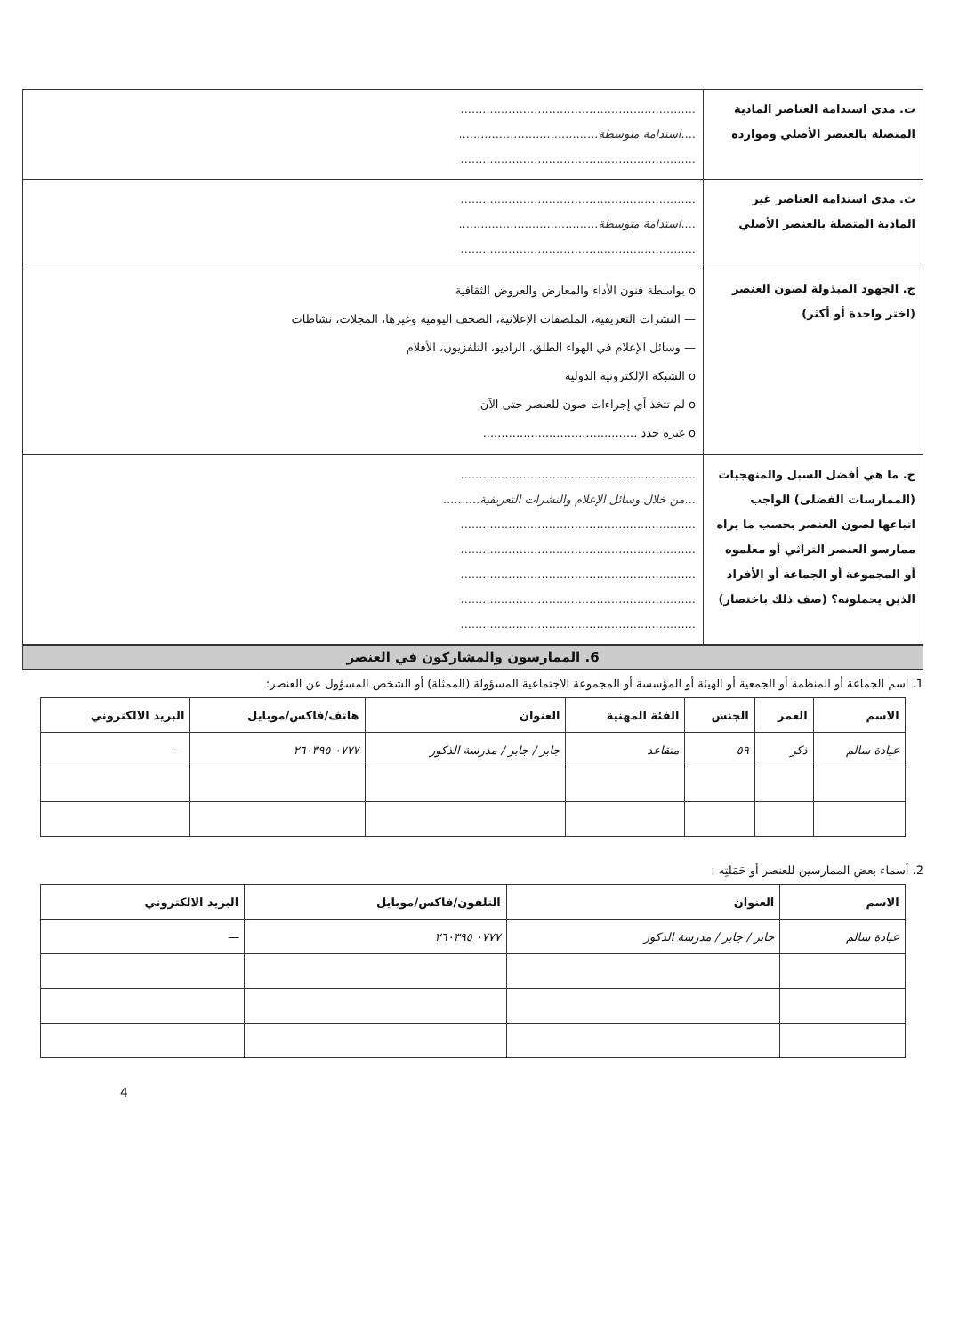| ت. مدى استدامة العناصر المادية المتصلة بالعنصر الأصلي وموارده | ................................................................ .... استدامة متوسطة ...................................... ................................................................ |
| ث. مدى استدامة العناصر غير المادية المتصلة بالعنصر الأصلي | ................................................................ .... استدامة متوسطة ...................................... ................................................................ |
| ج. الجهود المبذولة لصون العنصر (اختر واحدة أو أكثر) | o بواسطة فنون الأداء والمعارض والعروض الثقافية — النشرات التعريفية، الملصقات الإعلانية، الصحف اليومية وغيرها، المجلات، نشاطات — وسائل الإعلام في الهواء الطلق، الراديو، التلفزيون، الأفلام o الشبكة الإلكترونية الدولية o لم تتخذ أي إجراءات صون للعنصر حتى الآن o غيره حدد .......................................... |
| ح. ما هي أفضل السبل والمنهجيات (الممارسات الفضلى) الواجب اتباعها لصون العنصر بحسب ما يراه ممارسو العنصر التراثي أو معلموه أو المجموعة أو الجماعة أو الأفراد الذين يحملونه؟ (صف ذلك باختصار) | ................................................................ ... من خلال وسائل الإعلام والنشرات التعريفية .......... ................................................................ ................................................................ ................................................................ ................................................................ ................................................................ |
6. الممارسون والمشاركون في العنصر
1. اسم الجماعة أو المنظمة أو الجمعية أو الهيئة أو المؤسسة أو المجموعة الاجتماعية المسؤولة (الممثلة) أو الشخص المسؤول عن العنصر:
| الاسم | العمر | الجنس | الفئة المهنية | العنوان | هاتف/فاكس/موبايل | البريد الالكتروني |
| --- | --- | --- | --- | --- | --- | --- |
| عيادة سالم | ذكر | ٥٩ | متقاعد | جابر / جابر / مدرسة الذكور | ٠٧٧٧ ٢٦٠٣٩٥ | — |
2. أسماء بعض الممارسين للعنصر أو حَمَلَتِه :
| الاسم | العنوان | التلفون/فاكس/موبايل | البريد الالكتروني |
| --- | --- | --- | --- |
| عيادة سالم | جابر / جابر / مدرسة الذكور | ٠٧٧٧ ٢٦٠٣٩٥ | — |
4